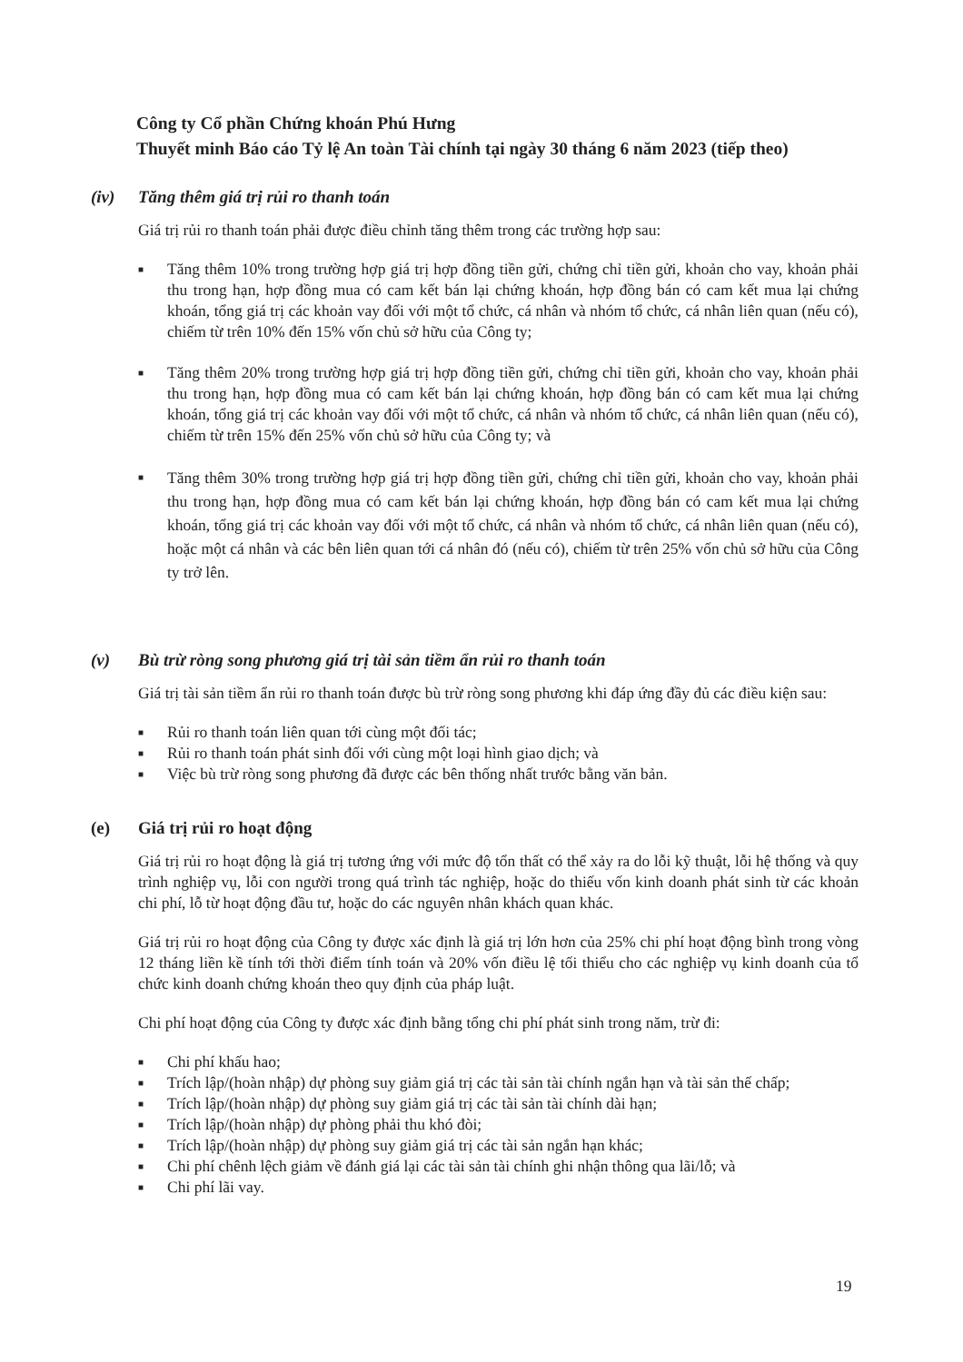Công ty Cổ phần Chứng khoán Phú Hưng
Thuyết minh Báo cáo Tỷ lệ An toàn Tài chính tại ngày 30 tháng 6 năm 2023 (tiếp theo)
(iv) Tăng thêm giá trị rủi ro thanh toán
Giá trị rủi ro thanh toán phải được điều chỉnh tăng thêm trong các trường hợp sau:
■ Tăng thêm 10% trong trường hợp giá trị hợp đồng tiền gửi, chứng chỉ tiền gửi, khoản cho vay, khoản phải thu trong hạn, hợp đồng mua có cam kết bán lại chứng khoán, hợp đồng bán có cam kết mua lại chứng khoán, tổng giá trị các khoản vay đối với một tổ chức, cá nhân và nhóm tổ chức, cá nhân liên quan (nếu có), chiếm từ trên 10% đến 15% vốn chủ sở hữu của Công ty;
■ Tăng thêm 20% trong trường hợp giá trị hợp đồng tiền gửi, chứng chỉ tiền gửi, khoản cho vay, khoản phải thu trong hạn, hợp đồng mua có cam kết bán lại chứng khoán, hợp đồng bán có cam kết mua lại chứng khoán, tổng giá trị các khoản vay đối với một tổ chức, cá nhân và nhóm tổ chức, cá nhân liên quan (nếu có), chiếm từ trên 15% đến 25% vốn chủ sở hữu của Công ty; và
■ Tăng thêm 30% trong trường hợp giá trị hợp đồng tiền gửi, chứng chỉ tiền gửi, khoản cho vay, khoản phải thu trong hạn, hợp đồng mua có cam kết bán lại chứng khoán, hợp đồng bán có cam kết mua lại chứng khoán, tổng giá trị các khoản vay đối với một tổ chức, cá nhân và nhóm tổ chức, cá nhân liên quan (nếu có), hoặc một cá nhân và các bên liên quan tới cá nhân đó (nếu có), chiếm từ trên 25% vốn chủ sở hữu của Công ty trở lên.
(v) Bù trừ ròng song phương giá trị tài sản tiềm ẩn rủi ro thanh toán
Giá trị tài sản tiềm ẩn rủi ro thanh toán được bù trừ ròng song phương khi đáp ứng đầy đủ các điều kiện sau:
■ Rủi ro thanh toán liên quan tới cùng một đối tác;
■ Rủi ro thanh toán phát sinh đối với cùng một loại hình giao dịch; và
■ Việc bù trừ ròng song phương đã được các bên thống nhất trước bằng văn bản.
(e) Giá trị rủi ro hoạt động
Giá trị rủi ro hoạt động là giá trị tương ứng với mức độ tổn thất có thể xảy ra do lỗi kỹ thuật, lỗi hệ thống và quy trình nghiệp vụ, lỗi con người trong quá trình tác nghiệp, hoặc do thiếu vốn kinh doanh phát sinh từ các khoản chi phí, lỗ từ hoạt động đầu tư, hoặc do các nguyên nhân khách quan khác.
Giá trị rủi ro hoạt động của Công ty được xác định là giá trị lớn hơn của 25% chi phí hoạt động bình trong vòng 12 tháng liền kề tính tới thời điểm tính toán và 20% vốn điều lệ tối thiểu cho các nghiệp vụ kinh doanh của tổ chức kinh doanh chứng khoán theo quy định của pháp luật.
Chi phí hoạt động của Công ty được xác định bằng tổng chi phí phát sinh trong năm, trừ đi:
■ Chi phí khấu hao;
■ Trích lập/(hoàn nhập) dự phòng suy giảm giá trị các tài sản tài chính ngắn hạn và tài sản thế chấp;
■ Trích lập/(hoàn nhập) dự phòng suy giảm giá trị các tài sản tài chính dài hạn;
■ Trích lập/(hoàn nhập) dự phòng phải thu khó đòi;
■ Trích lập/(hoàn nhập) dự phòng suy giảm giá trị các tài sản ngắn hạn khác;
■ Chi phí chênh lệch giảm về đánh giá lại các tài sản tài chính ghi nhận thông qua lãi/lỗ; và
■ Chi phí lãi vay.
19